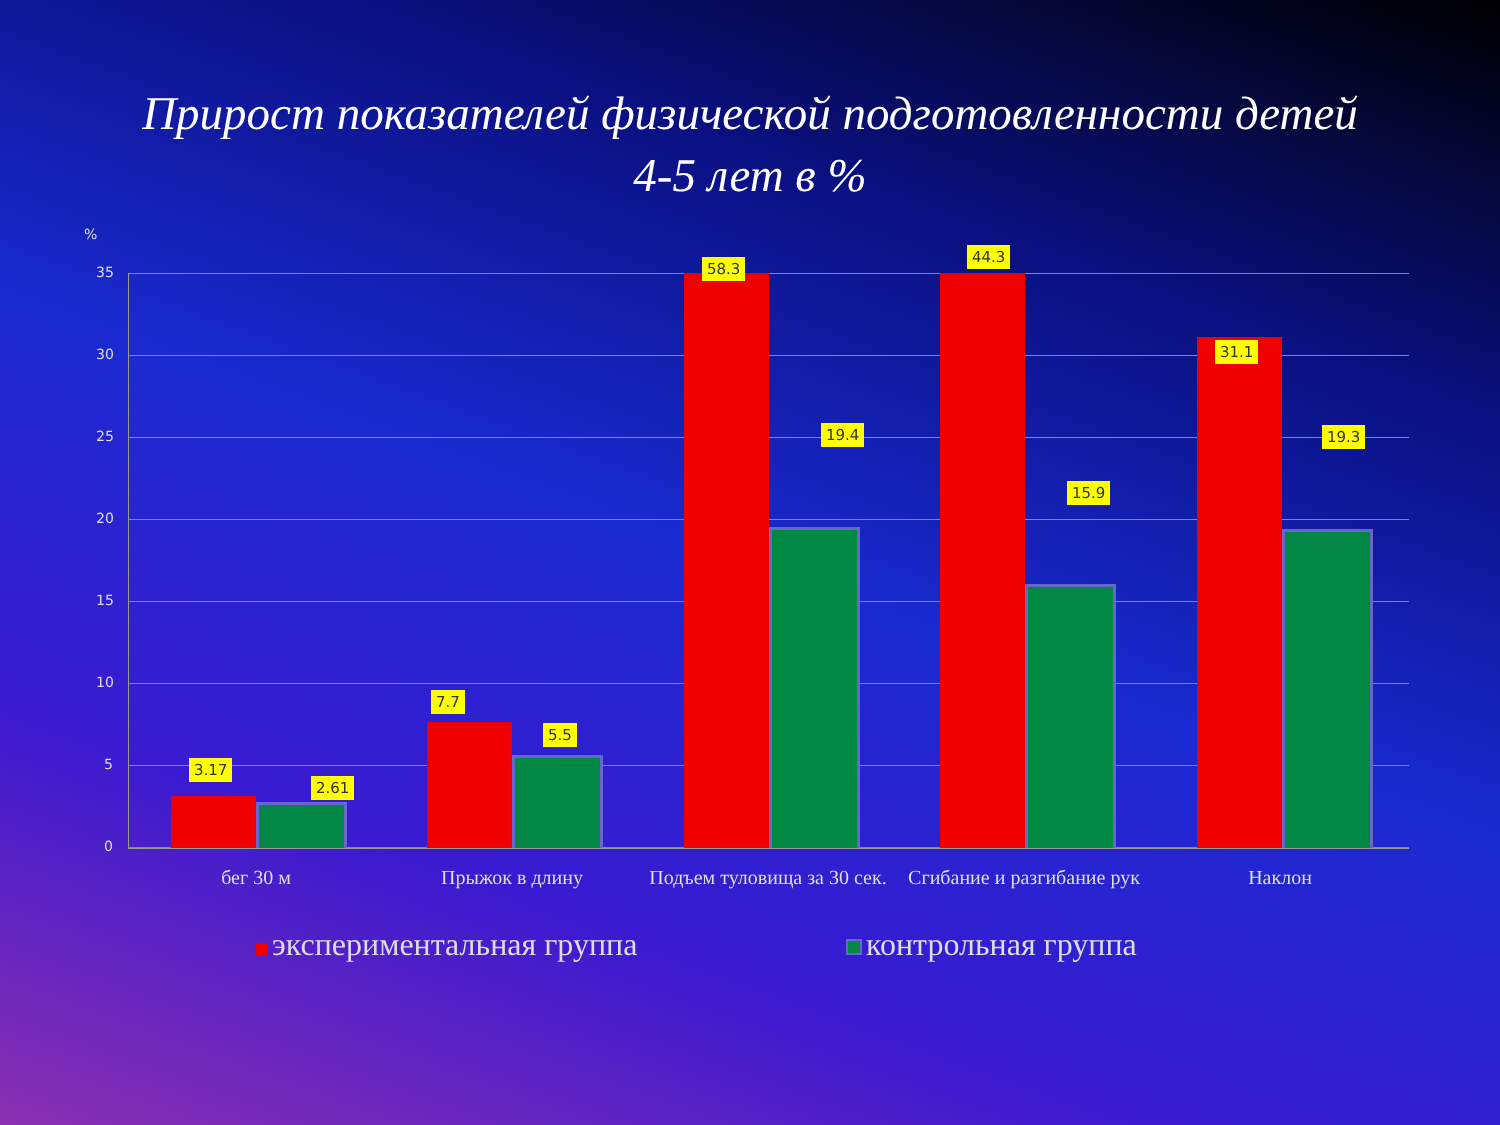Прирост показателей физической подготовленности детей
4-5 лет в %
%
35
30
25
20
15
10
5
0
3.17
2.61
7.7
5.5
58.3
19.4
44.3
15.9
31.1
19.3
бег 30 м Прыжок в длину
Подъем туловища за 30 сек.
Сгибание и разгибание рук
Наклон
экспериментальная группа контрольная группа